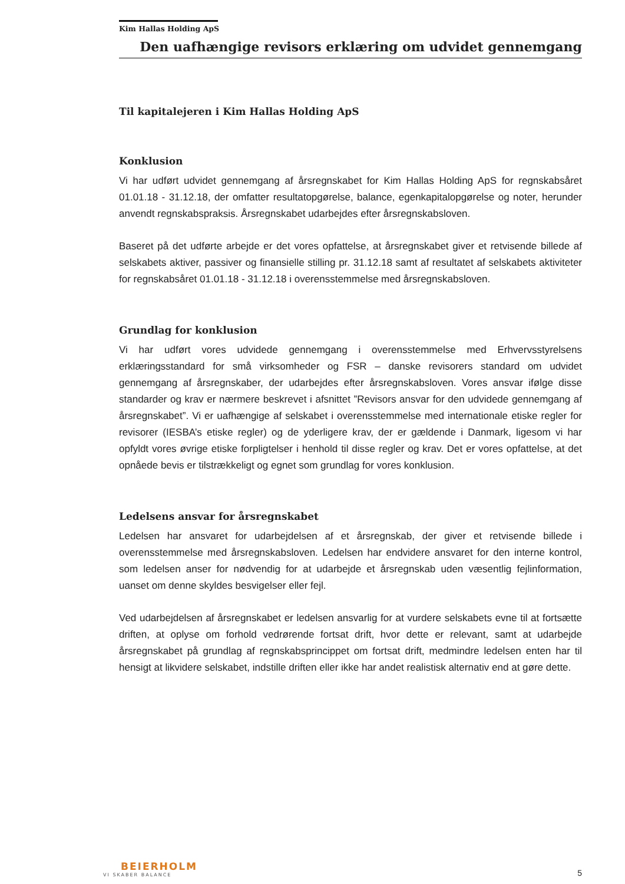Kim Hallas Holding ApS
Den uafhængige revisors erklæring om udvidet gennemgang
Til kapitalejeren i Kim Hallas Holding ApS
Konklusion
Vi har udført udvidet gennemgang af årsregnskabet for Kim Hallas Holding ApS for regnskabsåret 01.01.18 - 31.12.18, der omfatter resultatopgørelse, balance, egenkapitalopgørelse og noter, herunder anvendt regnskabspraksis. Årsregnskabet udarbejdes efter årsregnskabsloven.
Baseret på det udførte arbejde er det vores opfattelse, at årsregnskabet giver et retvisende billede af selskabets aktiver, passiver og finansielle stilling pr. 31.12.18 samt af resultatet af selskabets aktiviteter for regnskabsåret 01.01.18 - 31.12.18 i overensstemmelse med årsregnskabsloven.
Grundlag for konklusion
Vi har udført vores udvidede gennemgang i overensstemmelse med Erhvervsstyrelsens erklæringsstandard for små virksomheder og FSR – danske revisorers standard om udvidet gennemgang af årsregnskaber, der udarbejdes efter årsregnskabsloven. Vores ansvar ifølge disse standarder og krav er nærmere beskrevet i afsnittet ”Revisors ansvar for den udvidede gennemgang af årsregnskabet”. Vi er uafhængige af selskabet i overensstemmelse med internationale etiske regler for revisorer (IESBA’s etiske regler) og de yderligere krav, der er gældende i Danmark, ligesom vi har opfyldt vores øvrige etiske forpligtelser i henhold til disse regler og krav. Det er vores opfattelse, at det opnåede bevis er tilstrækkeligt og egnet som grundlag for vores konklusion.
Ledelsens ansvar for årsregnskabet
Ledelsen har ansvaret for udarbejdelsen af et årsregnskab, der giver et retvisende billede i overensstemmelse med årsregnskabsloven. Ledelsen har endvidere ansvaret for den interne kontrol, som ledelsen anser for nødvendig for at udarbejde et årsregnskab uden væsentlig fejlinformation, uanset om denne skyldes besvigelser eller fejl.
Ved udarbejdelsen af årsregnskabet er ledelsen ansvarlig for at vurdere selskabets evne til at fortsætte driften, at oplyse om forhold vedrørende fortsat drift, hvor dette er relevant, samt at udarbejde årsregnskabet på grundlag af regnskabsprincippet om fortsat drift, medmindre ledelsen enten har til hensigt at likvidere selskabet, indstille driften eller ikke har andet realistisk alternativ end at gøre dette.
BEIERHOLM
VI SKABER BALANCE
5